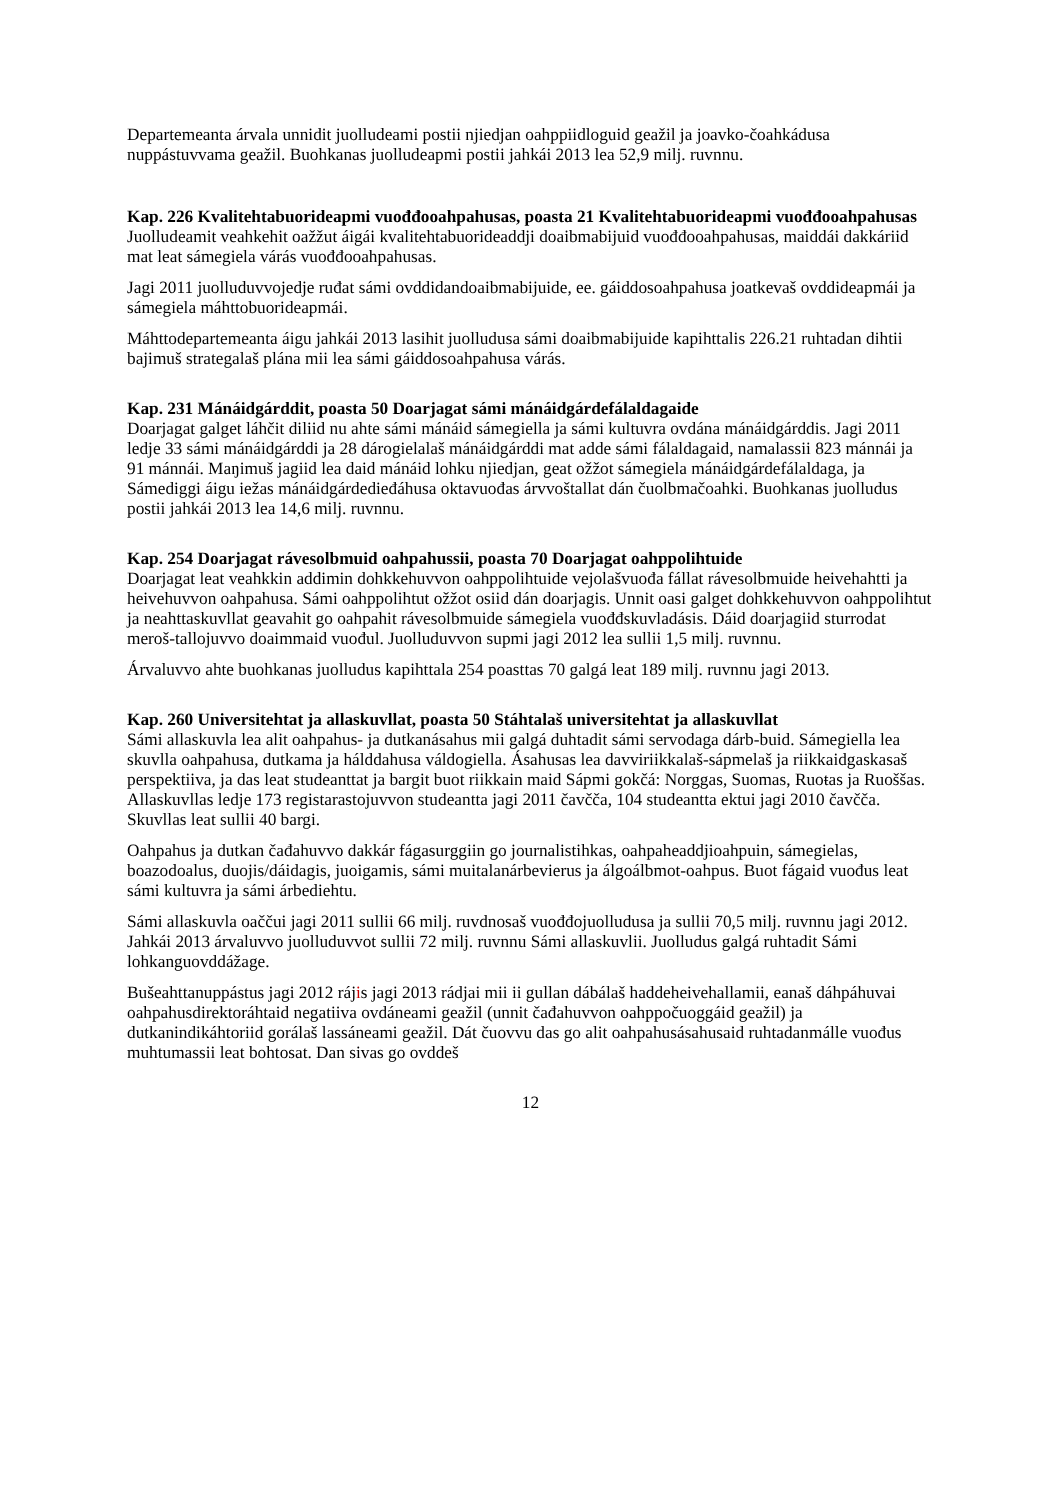Departemeanta árvala unnidit juolludeami postii njiedjan oahppiidloguid geažil ja joavko-čoahkádusa nuppástuvvama geažil. Buohkanas juolludeapmi postii jahkái 2013 lea 52,9 milj. ruvnnu.
Kap. 226 Kvalitehtabuorideapmi vuođđooahpahusas, poasta 21 Kvalitehtabuorideapmi vuođđooahpahusas
Juolludeamit veahkehit oažžut áigái kvalitehtabuorideaddji doaibmabijuid vuođđooahpahusas, maiddái dakkáriid mat leat sámegiela várás vuođđooahpahusas.
Jagi 2011 juolluduvvojedje ruđat sámi ovddidandoaibmabijuide, ee. gáiddosoahpahusa joatkevaš ovddideapmái ja sámegiela máhttobuorideapmái.
Máhttodepartemeanta áigu jahkái 2013 lasihit juolludusa sámi doaibmabijuide kapihttalis 226.21 ruhtadan dihtii bajimuš strategalaš plána mii lea sámi gáiddosoahpahusa várás.
Kap. 231 Mánáidgárddit, poasta 50 Doarjagat sámi mánáidgárdefálaldagaide
Doarjagat galget láhčit diliid nu ahte sámi mánáid sámegiella ja sámi kultuvra ovdána mánáidgárddis. Jagi 2011 ledje 33 sámi mánáidgárddi ja 28 dárogielalaš mánáidgárddi mat adde sámi fálaldagaid, namalassii 823 mánnái ja 91 mánnái. Maŋimuš jagiid lea daid mánáid lohku njiedjan, geat ožžot sámegiela mánáidgárdefálaldaga, ja Sámediggi áigu iežas mánáidgárdedieđáhusa oktavuođas árvvoštallat dán čuolbmačoahki. Buohkanas juolludus postii jahkái 2013 lea 14,6 milj. ruvnnu.
Kap. 254 Doarjagat rávesolbmuid oahpahussii, poasta 70 Doarjagat oahppolihtuide
Doarjagat leat veahkkin addimin dohkkehuvvon oahppolihtuide vejolašvuođa fállat rávesolbmuide heivehahtti ja heivehuvvon oahpahusa. Sámi oahppolihtut ožžot osiid dán doarjagis. Unnit oasi galget dohkkehuvvon oahppolihtut ja neahttaskuvllat geavahit go oahpahit rávesolbmuide sámegiela vuođđskuvladásis. Dáid doarjagiid sturrodat meroš-tallojuvvo doaimmaid vuođul. Juolluduvvon supmi jagi 2012 lea sullii 1,5 milj. ruvnnu.
Árvaluvvo ahte buohkanas juolludus kapihttala 254 poasttas 70 galgá leat 189 milj. ruvnnu jagi 2013.
Kap. 260 Universitehtat ja allaskuvllat, poasta 50 Stáhtalaš universitehtat ja allaskuvllat
Sámi allaskuvla lea alit oahpahus- ja dutkanásahus mii galgá duhtadit sámi servodaga dárb-buid. Sámegiella lea skuvlla oahpahusa, dutkama ja hálddahusa váldogiella. Ásahusas lea davviriikkalaš-sápmelaš ja riikkaidgaskasaš perspektiiva, ja das leat studeanttat ja bargit buot riikkain maid Sápmi gokčá: Norggas, Suomas, Ruoŧas ja Ruoššas. Allaskuvllas ledje 173 registarastojuvvon studeantta jagi 2011 čavčča, 104 studeantta ektui jagi 2010 čavčča. Skuvllas leat sullii 40 bargi.
Oahpahus ja dutkan čađahuvvo dakkár fágasurggiin go journalistihkas, oahpaheaddjioahpuin, sámegielas, boazodoalus, duojis/dáidagis, juoigamis, sámi muitalanárbevierus ja álgoálbmot-oahpus. Buot fágaid vuođus leat sámi kultuvra ja sámi árbediehtu.
Sámi allaskuvla oaččui jagi 2011 sullii 66 milj. ruvdnosaš vuođđojuolludusa ja sullii 70,5 milj. ruvnnu jagi 2012. Jahkái 2013 árvaluvvo juolluduvvot sullii 72 milj. ruvnnu Sámi allaskuvlii. Juolludus galgá ruhtadit Sámi lohkanguovddážage.
Bušeahttanuppástus jagi 2012 rájis jagi 2013 rádjai mii ii gullan dábálaš haddeheivehallamii, eanaš dáhpáhuvai oahpahusdirektoráhtaid negatiiva ovdáneami geažil (unnit čađahuvvon oahppočuoggáid geažil) ja dutkanindikáhtoriid gorálaš lassáneami geažil. Dát čuovvu das go alit oahpahusásahusaid ruhtadanmálle vuođus muhtumassii leat bohtosat. Dan sivas go ovddeš
12